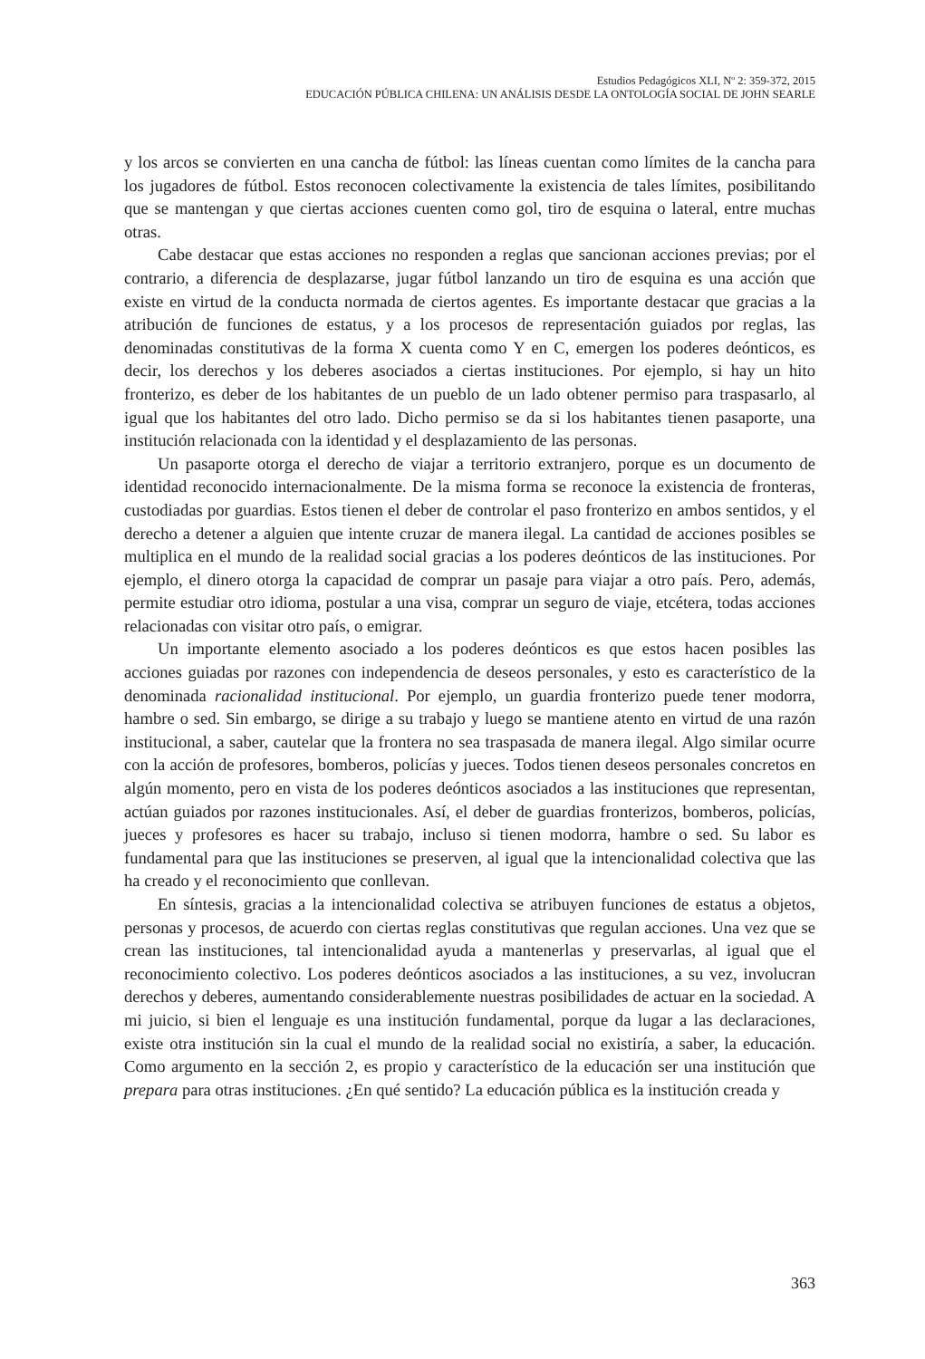Estudios Pedagógicos XLI, Nº 2: 359-372, 2015
EDUCACIÓN PÚBLICA CHILENA: UN ANÁLISIS DESDE LA ONTOLOGÍA SOCIAL DE JOHN SEARLE
y los arcos se convierten en una cancha de fútbol: las líneas cuentan como límites de la cancha para los jugadores de fútbol. Estos reconocen colectivamente la existencia de tales límites, posibilitando que se mantengan y que ciertas acciones cuenten como gol, tiro de esquina o lateral, entre muchas otras.
Cabe destacar que estas acciones no responden a reglas que sancionan acciones previas; por el contrario, a diferencia de desplazarse, jugar fútbol lanzando un tiro de esquina es una acción que existe en virtud de la conducta normada de ciertos agentes. Es importante destacar que gracias a la atribución de funciones de estatus, y a los procesos de representación guiados por reglas, las denominadas constitutivas de la forma X cuenta como Y en C, emergen los poderes deónticos, es decir, los derechos y los deberes asociados a ciertas instituciones. Por ejemplo, si hay un hito fronterizo, es deber de los habitantes de un pueblo de un lado obtener permiso para traspasarlo, al igual que los habitantes del otro lado. Dicho permiso se da si los habitantes tienen pasaporte, una institución relacionada con la identidad y el desplazamiento de las personas.
Un pasaporte otorga el derecho de viajar a territorio extranjero, porque es un documento de identidad reconocido internacionalmente. De la misma forma se reconoce la existencia de fronteras, custodiadas por guardias. Estos tienen el deber de controlar el paso fronterizo en ambos sentidos, y el derecho a detener a alguien que intente cruzar de manera ilegal. La cantidad de acciones posibles se multiplica en el mundo de la realidad social gracias a los poderes deónticos de las instituciones. Por ejemplo, el dinero otorga la capacidad de comprar un pasaje para viajar a otro país. Pero, además, permite estudiar otro idioma, postular a una visa, comprar un seguro de viaje, etcétera, todas acciones relacionadas con visitar otro país, o emigrar.
Un importante elemento asociado a los poderes deónticos es que estos hacen posibles las acciones guiadas por razones con independencia de deseos personales, y esto es característico de la denominada racionalidad institucional. Por ejemplo, un guardia fronterizo puede tener modorra, hambre o sed. Sin embargo, se dirige a su trabajo y luego se mantiene atento en virtud de una razón institucional, a saber, cautelar que la frontera no sea traspasada de manera ilegal. Algo similar ocurre con la acción de profesores, bomberos, policías y jueces. Todos tienen deseos personales concretos en algún momento, pero en vista de los poderes deónticos asociados a las instituciones que representan, actúan guiados por razones institucionales. Así, el deber de guardias fronterizos, bomberos, policías, jueces y profesores es hacer su trabajo, incluso si tienen modorra, hambre o sed. Su labor es fundamental para que las instituciones se preserven, al igual que la intencionalidad colectiva que las ha creado y el reconocimiento que conllevan.
En síntesis, gracias a la intencionalidad colectiva se atribuyen funciones de estatus a objetos, personas y procesos, de acuerdo con ciertas reglas constitutivas que regulan acciones. Una vez que se crean las instituciones, tal intencionalidad ayuda a mantenerlas y preservarlas, al igual que el reconocimiento colectivo. Los poderes deónticos asociados a las instituciones, a su vez, involucran derechos y deberes, aumentando considerablemente nuestras posibilidades de actuar en la sociedad. A mi juicio, si bien el lenguaje es una institución fundamental, porque da lugar a las declaraciones, existe otra institución sin la cual el mundo de la realidad social no existiría, a saber, la educación. Como argumento en la sección 2, es propio y característico de la educación ser una institución que prepara para otras instituciones. ¿En qué sentido? La educación pública es la institución creada y
363